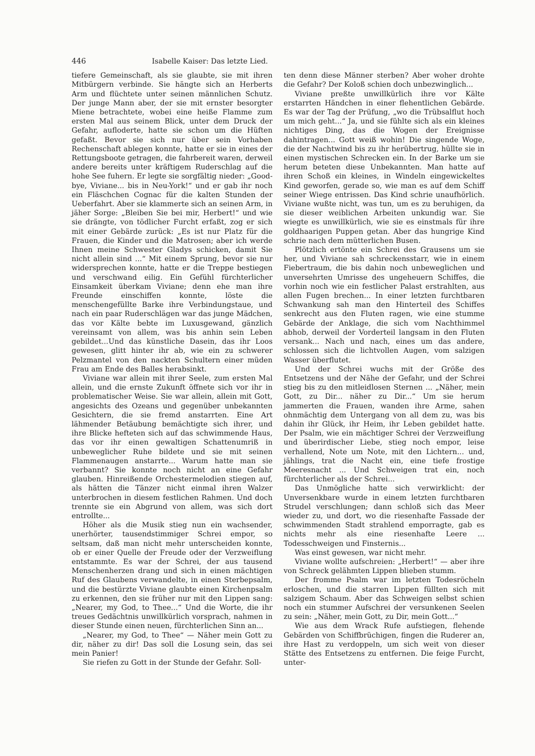446 Isabelle Kaiser: Das letzte Lied.
tiefere Gemeinschaft, als sie glaubte, sie mit ihren Mitbürgern verbinde. Sie hängte sich an Herberts Arm und flüchtete unter seinen männlichen Schutz. Der junge Mann aber, der sie mit ernster besorgter Miene betrachtete, wobei eine heiße Flamme zum ersten Mal aus seinem Blick, unter dem Druck der Gefahr, aufloderte, hatte sie schon um die Hüften gefaßt. Bevor sie sich nur über sein Vorhaben Rechenschaft ablegen konnte, hatte er sie in eines der Rettungsboote getragen, die fahrbereit waren, derweil andere bereits unter kräftigem Ruderschlag auf die hohe See fuhern. Er legte sie sorgfältig nieder: „Good-bye, Viviane... bis in Neu-York!“ und er gab ihr noch ein Fläschchen Cognac für die kalten Stunden der Ueberfahrt. Aber sie klammerte sich an seinen Arm, in jäher Sorge: „Bleiben Sie bei mir, Herbert!“ und wie sie drängte, von tödlicher Furcht erfaßt, zog er sich mit einer Gebärde zurück: „Es ist nur Platz für die Frauen, die Kinder und die Matrosen; aber ich werde Ihnen meine Schwester Gladys schicken, damit Sie nicht allein sind ...“ Mit einem Sprung, bevor sie nur widersprechen konnte, hatte er die Treppe bestiegen und verschwand eilig. Ein Gefühl fürchterlicher Einsamkeit überkam Viviane; denn ehe man ihre Freunde einschiffen konnte, löste die menschengefüllte Barke ihre Verbindungstaue, und nach ein paar Ruderschlägen war das junge Mädchen, das vor Kälte bebte im Luxusgewand, gänzlich vereinsamt von allem, was bis anhin sein Leben gebildet...Und das künstliche Dasein, das ihr Loos gewesen, glitt hinter ihr ab, wie ein zu schwerer Pelzmantel von den nackten Schultern einer müden Frau am Ende des Balles herabsinkt.
Viviane war allein mit ihrer Seele, zum ersten Mal allein, und die ernste Zukunft öffnete sich vor ihr in problematischer Weise. Sie war allein, allein mit Gott, angesichts des Ozeans und gegenüber unbekannten Gesichtern, die sie fremd anstarrten. Eine Art lähmender Betäubung bemächtigte sich ihrer, und ihre Blicke hefteten sich auf das schwimmende Haus, das vor ihr einen gewaltigen Schattenumriß in unbeweglicher Ruhe bildete und sie mit seinen Flammenaugen anstarrte... Warum hatte man sie verbannt? Sie konnte noch nicht an eine Gefahr glauben. Hinreißende Orchestermelodien stiegen auf, als hätten die Tänzer nicht einmal ihren Walzer unterbrochen in diesem festlichen Rahmen. Und doch trennte sie ein Abgrund von allem, was sich dort entrollte...
Höher als die Musik stieg nun ein wachsender, unerhörter, tausendstimmiger Schrei empor, so seltsam, daß man nicht mehr unterscheiden konnte, ob er einer Quelle der Freude oder der Verzweiflung entstammte. Es war der Schrei, der aus tausend Menschenherzen drang und sich in einen mächtigen Ruf des Glaubens verwandelte, in einen Sterbepsalm, und die bestürzte Viviane glaubte einen Kirchenpsalm zu erkennen, den sie früher nur mit den Lippen sang: „Nearer, my God, to Thee...“ Und die Worte, die ihr treues Gedächtnis unwillkürlich vorsprach, nahmen in dieser Stunde einen neuen, fürchterlichen Sinn an...
„Nearer, my God, to Thee“ — Näher mein Gott zu dir, näher zu dir! Das soll die Losung sein, das sei mein Panier!
Sie riefen zu Gott in der Stunde der Gefahr. Soll-
ten denn diese Männer sterben? Aber woher drohte die Gefahr? Der Koloß schien doch unbezwinglich...
Viviane preßte unwillkürlich ihre vor Kälte erstarrten Händchen in einer flehentlichen Gebärde. Es war der Tag der Prüfung, „wo die Trübsalflut hoch um mich geht...“ Ja, und sie fühlte sich als ein kleines nichtiges Ding, das die Wogen der Ereignisse dahintragen... Gott weiß wohin! Die singende Woge, die der Nachtwind bis zu ihr herübertrug, hüllte sie in einen mystischen Schrecken ein. In der Barke um sie herum beteten diese Unbekannten. Man hatte auf ihren Schoß ein kleines, in Windeln eingewickeltes Kind geworfen, gerade so, wie man es auf dem Schiff seiner Wiege entrissen. Das Kind schrie unaufhörlich. Viviane wußte nicht, was tun, um es zu beruhigen, da sie dieser weiblichen Arbeiten unkundig war. Sie wiegte es unwillkürlich, wie sie es einstmals für ihre goldhaarigen Puppen getan. Aber das hungrige Kind schrie nach dem mütterlichen Busen.
Plötzlich ertönte ein Schrei des Grausens um sie her, und Viviane sah schreckensstarr, wie in einem Fiebertraum, die bis dahin noch unbeweglichen und unversehrten Umrisse des ungeheuern Schiffes, die vorhin noch wie ein festlicher Palast erstrahlten, aus allen Fugen brechen... In einer letzten furchtbaren Schwankung sah man den Hinterteil des Schiffes senkrecht aus den Fluten ragen, wie eine stumme Gebärde der Anklage, die sich vom Nachthimmel abhob, derweil der Vorderteil langsam in den Fluten versank... Nach und nach, eines um das andere, schlossen sich die lichtvollen Augen, vom salzigen Wasser überflutet.
Und der Schrei wuchs mit der Größe des Entsetzens und der Nähe der Gefahr, und der Schrei stieg bis zu den mitleidlosen Sternen ... „Näher, mein Gott, zu Dir... näher zu Dir...“ Um sie herum jammerten die Frauen, wanden ihre Arme, sahen ohnmächtig dem Untergang von all dem zu, was bis dahin ihr Glück, ihr Heim, ihr Leben gebildet hatte. Der Psalm, wie ein mächtiger Schrei der Verzweiflung und überirdischer Liebe, stieg noch empor, leise verhallend, Note um Note, mit den Lichtern... und, jählings, trat die Nacht ein, eine tiefe frostige Meeresnacht ... Und Schweigen trat ein, noch fürchterlicher als der Schrei...
Das Unmögliche hatte sich verwirklicht: der Unversenkbare wurde in einem letzten furchtbaren Strudel verschlungen; dann schloß sich das Meer wieder zu, und dort, wo die riesenhafte Fassade der schwimmenden Stadt strahlend emporragte, gab es nichts mehr als eine riesenhafte Leere ... Todesschweigen und Finsternis...
Was einst gewesen, war nicht mehr.
Viviane wollte aufschreien: „Herbert!“ — aber ihre von Schreck gelähmten Lippen blieben stumm.
Der fromme Psalm war im letzten Todesröcheln erloschen, und die starren Lippen füllten sich mit salzigem Schaum. Aber das Schweigen selbst schien noch ein stummer Aufschrei der versunkenen Seelen zu sein: „Näher, mein Gott, zu Dir, mein Gott...“
Wie aus dem Wrack Rufe aufstiegen, flehende Gebärden von Schiffbrüchigen, fingen die Ruderer an, ihre Hast zu verdoppeln, um sich weit von dieser Stätte des Entsetzens zu entfernen. Die feige Furcht, unter-